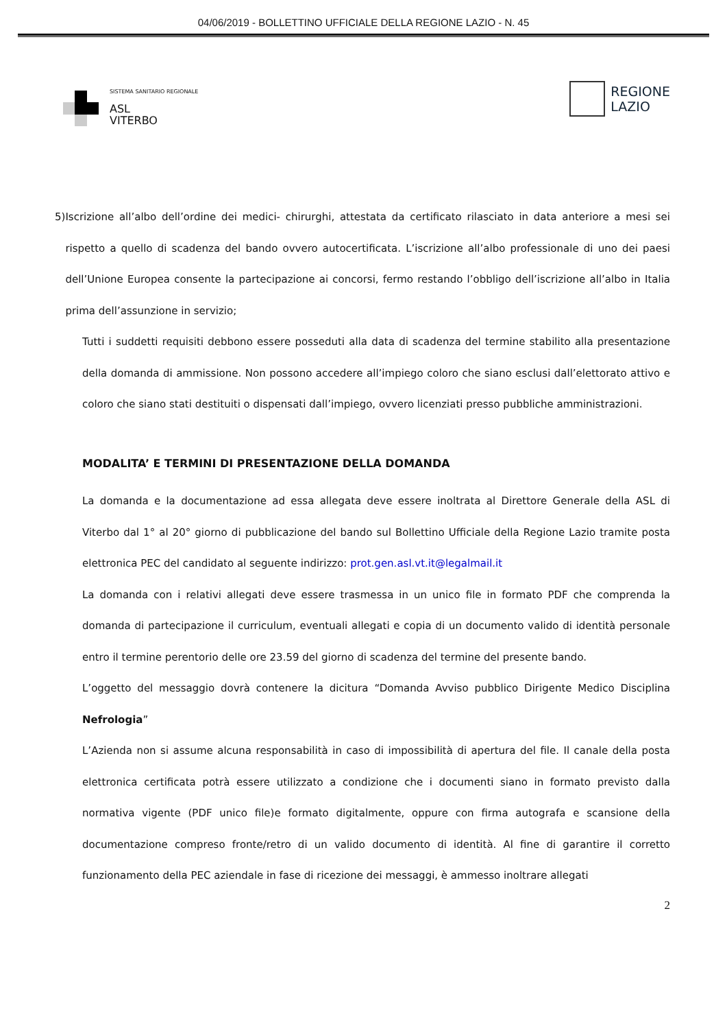04/06/2019 - BOLLETTINO UFFICIALE DELLA REGIONE LAZIO - N. 45
SISTEMA SANITARIO REGIONALE
ASL
VITERBO
REGIONE
LAZIO
5) Iscrizione all’albo dell’ordine dei medici- chirurghi, attestata da certificato rilasciato in data anteriore a mesi sei rispetto a quello di scadenza del bando ovvero autocertificata. L’iscrizione all’albo professionale di uno dei paesi dell’Unione Europea consente la partecipazione ai concorsi, fermo restando l’obbligo dell’iscrizione all’albo in Italia prima dell’assunzione in servizio;
Tutti i suddetti requisiti debbono essere posseduti alla data di scadenza del termine stabilito alla presentazione della domanda di ammissione. Non possono accedere all’impiego coloro che siano esclusi dall’elettorato attivo e coloro che siano stati destituiti o dispensati dall’impiego, ovvero licenziati presso pubbliche amministrazioni.
MODALITA’ E TERMINI DI PRESENTAZIONE DELLA DOMANDA
La domanda e la documentazione ad essa allegata deve essere inoltrata al Direttore Generale della ASL di Viterbo dal 1° al 20° giorno di pubblicazione del bando sul Bollettino Ufficiale della Regione Lazio tramite posta elettronica PEC del candidato al seguente indirizzo: prot.gen.asl.vt.it@legalmail.it
La domanda con i relativi allegati deve essere trasmessa in un unico file in formato PDF che comprenda la domanda di partecipazione il curriculum, eventuali allegati e copia di un documento valido di identità personale entro il termine perentorio delle ore 23.59 del giorno di scadenza del termine del presente bando.
L’oggetto del messaggio dovrà contenere la dicitura “Domanda Avviso pubblico Dirigente Medico Disciplina Nefrologia”
L’Azienda non si assume alcuna responsabilità in caso di impossibilità di apertura del file. Il canale della posta elettronica certificata potrà essere utilizzato a condizione che i documenti siano in formato previsto dalla normativa vigente (PDF unico file)e formato digitalmente, oppure con firma autografa e scansione della documentazione compreso fronte/retro di un valido documento di identità. Al fine di garantire il corretto funzionamento della PEC aziendale in fase di ricezione dei messaggi, è ammesso inoltrare allegati
2